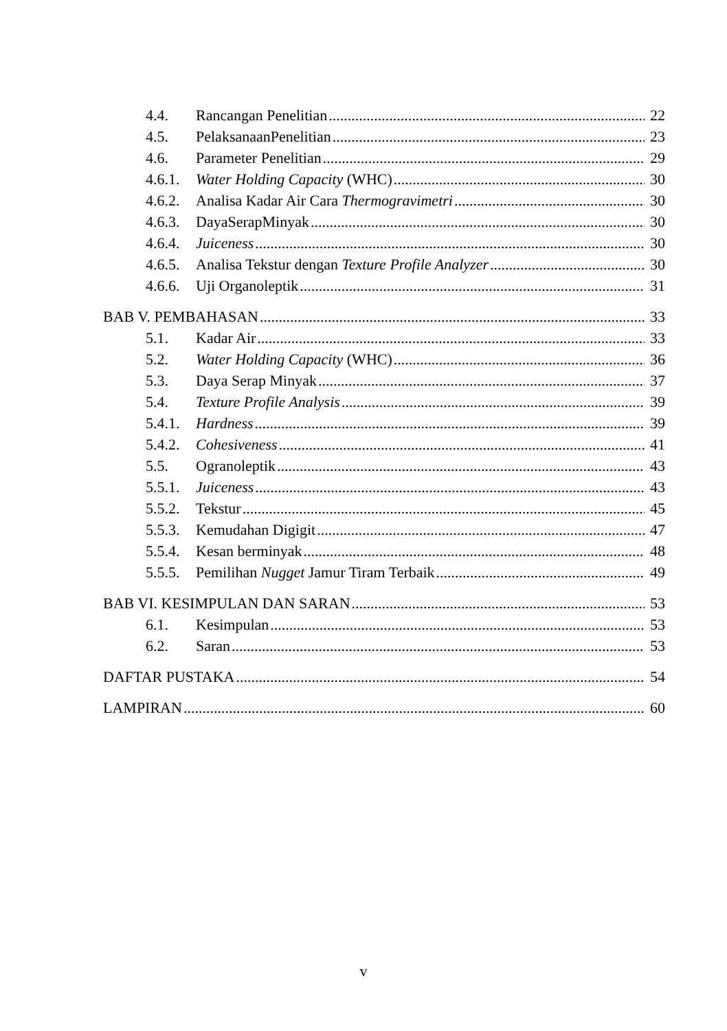4.4. Rancangan Penelitian 22
4.5. PelaksanaanPenelitian 23
4.6. Parameter Penelitian 29
4.6.1. Water Holding Capacity (WHC) 30
4.6.2. Analisa Kadar Air Cara Thermogravimetri 30
4.6.3. DayaSerapMinyak 30
4.6.4. Juiceness 30
4.6.5. Analisa Tekstur dengan Texture Profile Analyzer 30
4.6.6. Uji Organoleptik 31
BAB V. PEMBAHASAN 33
5.1. Kadar Air 33
5.2. Water Holding Capacity (WHC) 36
5.3. Daya Serap Minyak 37
5.4. Texture Profile Analysis 39
5.4.1. Hardness 39
5.4.2. Cohesiveness 41
5.5. Ogranoleptik 43
5.5.1. Juiceness 43
5.5.2. Tekstur 45
5.5.3. Kemudahan Digigit 47
5.5.4. Kesan berminyak 48
5.5.5. Pemilihan Nugget Jamur Tiram Terbaik 49
BAB VI. KESIMPULAN DAN SARAN 53
6.1. Kesimpulan 53
6.2. Saran 53
DAFTAR PUSTAKA 54
LAMPIRAN 60
v